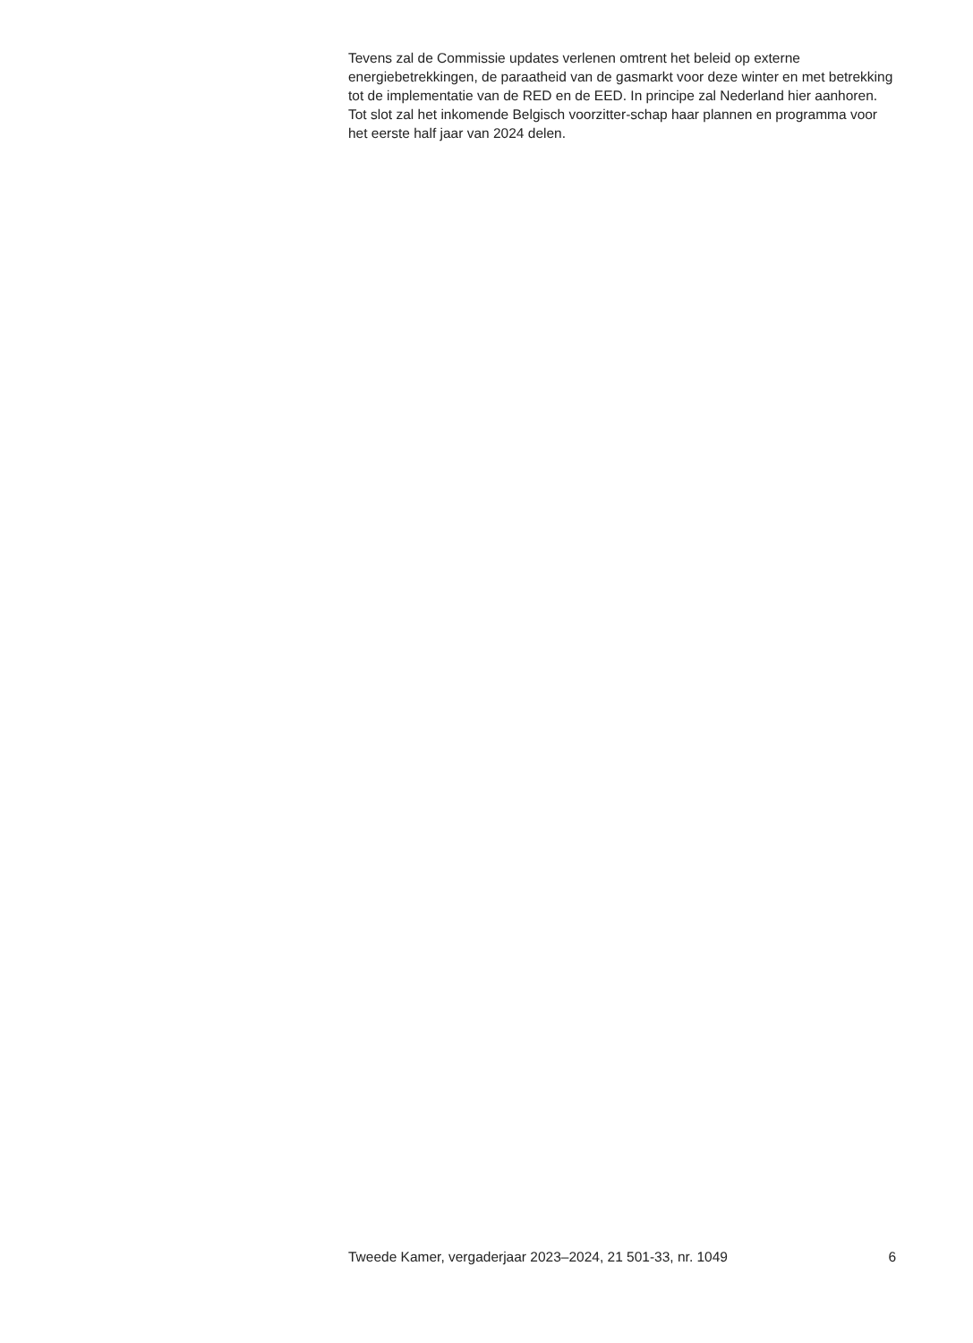Tevens zal de Commissie updates verlenen omtrent het beleid op externe energiebetrekkingen, de paraatheid van de gasmarkt voor deze winter en met betrekking tot de implementatie van de RED en de EED. In principe zal Nederland hier aanhoren. Tot slot zal het inkomende Belgisch voorzitter-schap haar plannen en programma voor het eerste half jaar van 2024 delen.
Tweede Kamer, vergaderjaar 2023–2024, 21 501-33, nr. 1049 6